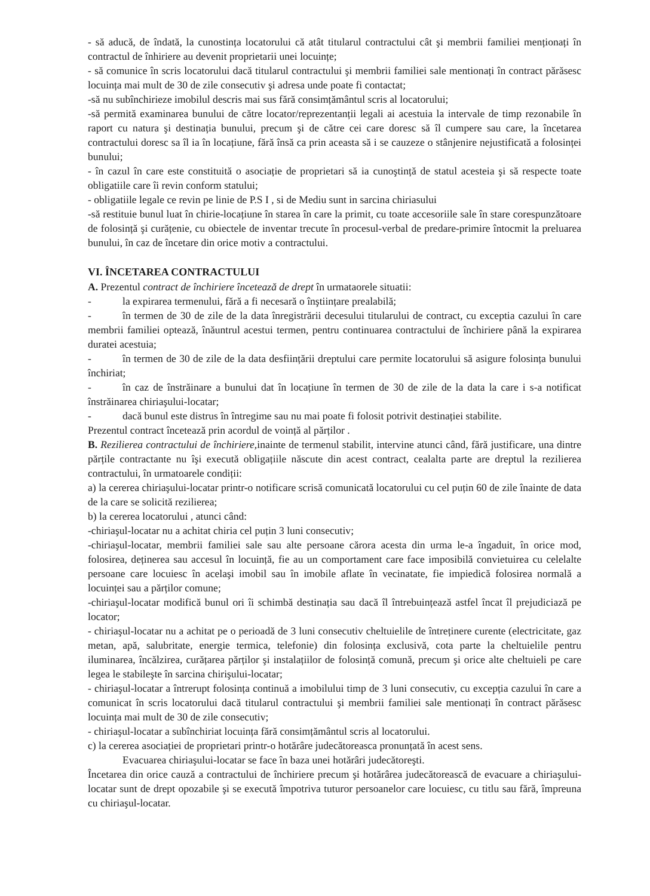- să aducă, de îndată, la cunostința locatorului că atât titularul contractului cât şi membrii familiei menționați în contractul de înhiriere au devenit proprietarii unei locuințe;
- să comunice în scris locatorului dacă titularul contractului şi membrii familiei sale mentionați în contract părăsesc locuința mai mult de 30 de zile consecutiv şi adresa unde poate fi contactat;
-să nu subînchirieze imobilul descris mai sus fără consimțământul scris al locatorului;
-să permită examinarea bunului de către locator/reprezentanții legali ai acestuia la intervale de timp rezonabile în raport cu natura şi destinația bunului, precum şi de către cei care doresc să îl cumpere sau care, la încetarea contractului doresc sa îl ia în locațiune, fără însă ca prin aceasta să i se cauzeze o stânjenire nejustificată a folosinței bunului;
- în cazul în care este constituită o asociație de proprietari să ia cunoştință de statul acesteia şi să respecte toate obligatiile care îi revin conform statului;
- obligatiile legale ce revin pe linie de P.S I , si de Mediu sunt in sarcina chiriasului
-să restituie bunul luat în chirie-locațiune în starea în care la primit, cu toate accesoriile sale în stare corespunzătoare de folosință şi curățenie, cu obiectele de inventar trecute în procesul-verbal de predare-primire întocmit la preluarea bunului, în caz de încetare din orice motiv a contractului.
VI. ÎNCETAREA CONTRACTULUI
A. Prezentul contract de închiriere încetează de drept în urmataorele situatii:
- la expirarea termenului, fără a fi necesară o înştiințare prealabilă;
- în termen de 30 de zile de la data înregistrării decesului titularului de contract, cu exceptia cazului în care membrii familiei optează, înăuntrul acestui termen, pentru continuarea contractului de închiriere până la expirarea duratei acestuia;
- în termen de 30 de zile de la data desființării dreptului care permite locatorului să asigure folosința bunului închiriat;
- în caz de înstrăinare a bunului dat în locațiune în termen de 30 de zile de la data la care i s-a notificat înstrăinarea chiriaşului-locatar;
- dacă bunul este distrus în întregime sau nu mai poate fi folosit potrivit destinației stabilite.
Prezentul contract încetează prin acordul de voință al părților .
B. Rezilierea contractului de închiriere, inainte de termenul stabilit, intervine atunci când, fără justificare, una dintre părțile contractante nu îşi execută obligațiile născute din acest contract, cealalta parte are dreptul la rezilierea contractului, în urmatoarele condiții:
a) la cererea chiriaşului-locatar printr-o notificare scrisă comunicată locatorului cu cel puțin 60 de zile înainte de data de la care se solicită rezilierea;
b) la cererea locatorului , atunci când:
-chiriaşul-locatar nu a achitat chiria cel puțin 3 luni consecutiv;
-chiriaşul-locatar, membrii familiei sale sau alte persoane cărora acesta din urma le-a îngaduit, în orice mod, folosirea, deținerea sau accesul în locuință, fie au un comportament care face imposibilă convietuirea cu celelalte persoane care locuiesc în acelaşi imobil sau în imobile aflate în vecinatate, fie impiedică folosirea normală a locuinței sau a părților comune;
-chiriaşul-locatar modifică bunul ori îi schimbă destinația sau dacă îl întrebuințează astfel încat îl prejudiciază pe locator;
- chiriaşul-locatar nu a achitat pe o perioadă de 3 luni consecutiv cheltuielile de întreținere curente (electricitate, gaz metan, apă, salubritate, energie termica, telefonie) din folosința exclusivă, cota parte la cheltuielile pentru iluminarea, încălzirea, curățarea părților şi instalațiilor de folosință comună, precum şi orice alte cheltuieli pe care legea le stabileşte în sarcina chirişului-locatar;
- chiriaşul-locatar a întrerupt folosința continuă a imobilului timp de 3 luni consecutiv, cu excepția cazului în care a comunicat în scris locatorului dacă titularul contractului şi membrii familiei sale mentionați în contract părăsesc locuința mai mult de 30 de zile consecutiv;
- chiriaşul-locatar a subînchiriat locuința fără consimțământul scris al locatorului.
c) la cererea asociației de proprietari printr-o hotărâre judecătoreasca pronunțată în acest sens.
Evacuarea chiriaşului-locatar se face în baza unei hotărâri judecătoreşti.
Încetarea din orice cauză a contractului de închiriere precum şi hotărârea judecătorească de evacuare a chiriaşului-locatar sunt de drept opozabile şi se execută împotriva tuturor persoanelor care locuiesc, cu titlu sau fără, împreuna cu chiriaşul-locatar.